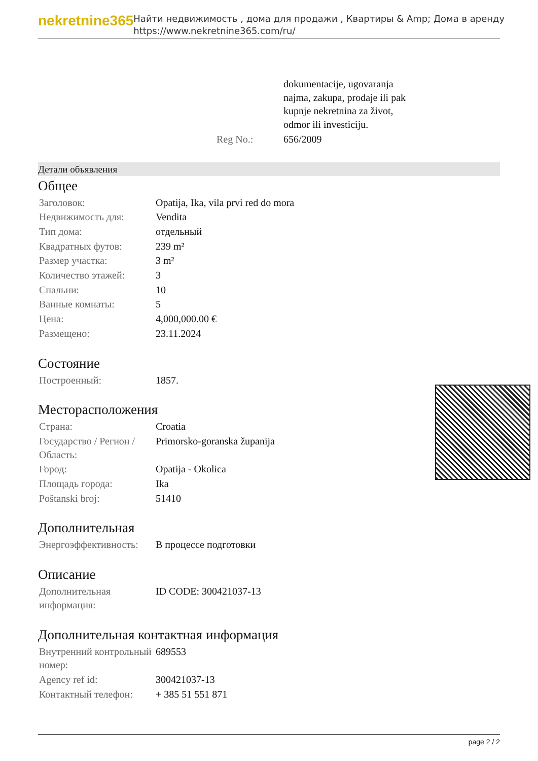nekretnine365
Найти недвижимость , дома для продажи , Квартиры & Amp; Дома в аренду
https://www.nekretnine365.com/ru/
| | dokumentacije, ugovaranja najma, zakupa, prodaje ili pak kupnje nekretnina za život, odmor ili investiciju. |
| Reg No.: | 656/2009 |
Детали объявления
Общее
| Заголовок: | Opatija, Ika, vila prvi red do mora |
| Недвижимость для: | Vendita |
| Тип дома: | отдельный |
| Квадратных футов: | 239 m² |
| Размер участка: | 3 m² |
| Количество этажей: | 3 |
| Спальни: | 10 |
| Ванные комнаты: | 5 |
| Цена: | 4,000,000.00 € |
| Размещено: | 23.11.2024 |
Состояние
| Построенный: | 1857. |
Месторасположения
| Страна: | Croatia |
| Государство / Регион / Область: | Primorsko-goranska županija |
| Город: | Opatija - Okolica |
| Площадь города: | Ika |
| Poštanski broj: | 51410 |
Дополнительная
| Энергоэффективность: | В процессе подготовки |
Описание
| Дополнительная информация: | ID CODE: 300421037-13 |
Дополнительная контактная информация
| Внутренний контрольный номер: | 689553 |
| Agency ref id: | 300421037-13 |
| Контактный телефон: | + 385 51 551 871 |
page 2 / 2